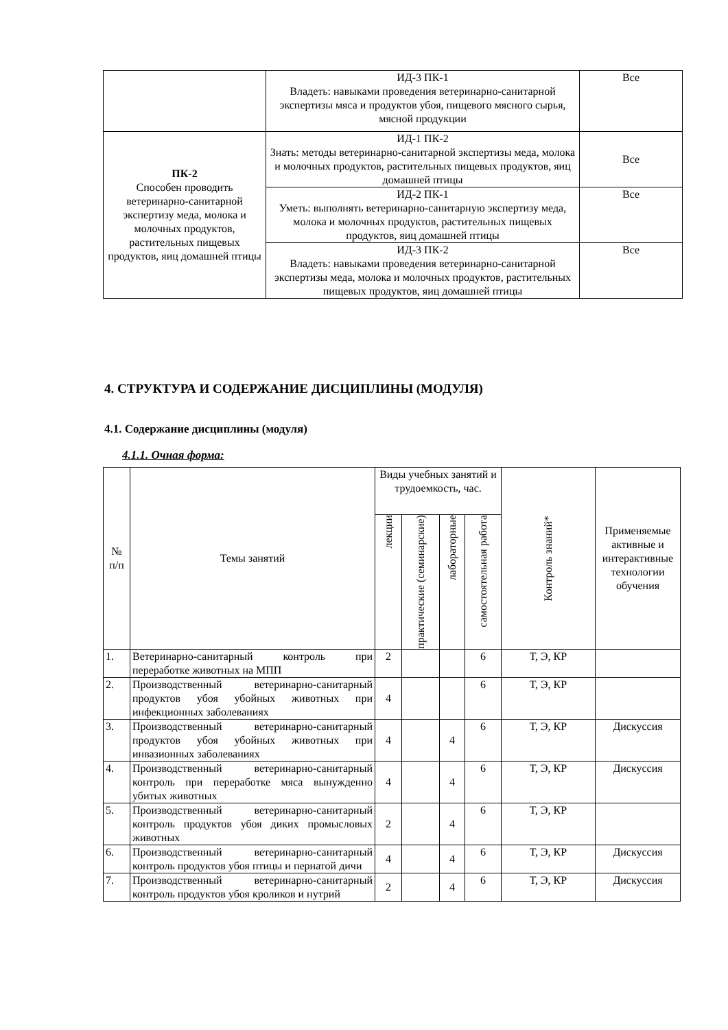| | ИД-3 ПК-1 Владеть: навыками проведения ветеринарно-санитарной экспертизы мяса и продуктов убоя, пищевого мясного сырья, мясной продукции | Все |
| ПК-2 Способен проводить ветеринарно-санитарной экспертизу меда, молока и молочных продуктов, растительных пищевых продуктов, яиц домашней птицы | ИД-1 ПК-2 Знать: методы ветеринарно-санитарной экспертизы меда, молока и молочных продуктов, растительных пищевых продуктов, яиц домашней птицы | Все |
| | ИД-2 ПК-1 Уметь: выполнять ветеринарно-санитарную экспертизу меда, молока и молочных продуктов, растительных пищевых продуктов, яиц домашней птицы | Все |
| | ИД-3 ПК-2 Владеть: навыками проведения ветеринарно-санитарной экспертизы меда, молока и молочных продуктов, растительных пищевых продуктов, яиц домашней птицы | Все |
4. СТРУКТУРА И СОДЕРЖАНИЕ ДИСЦИПЛИНЫ (МОДУЛЯ)
4.1. Содержание дисциплины (модуля)
4.1.1. Очная форма:
| № п/п | Темы занятий | Виды учебных занятий и трудоемкость, час. | | | | Контроль знаний* | Применяемые активные и интерактивные технологии обучения |
| --- | --- | --- | --- | --- | --- | --- | --- |
| | | лекции | практические (семинарские) | лабораторные | самостоятельная работа | | |
| 1. | Ветеринарно-санитарный контроль при переработке животных на МПП | 2 | | | 6 | Т, Э, КР | |
| 2. | Производственный ветеринарно-санитарный продуктов убоя убойных животных при инфекционных заболеваниях | 4 | | | 6 | Т, Э, КР | |
| 3. | Производственный ветеринарно-санитарный продуктов убоя убойных животных при инвазионных заболеваниях | 4 | | 4 | 6 | Т, Э, КР | Дискуссия |
| 4. | Производственный ветеринарно-санитарный контроль при переработке мяса вынужденно убитых животных | 4 | | 4 | 6 | Т, Э, КР | Дискуссия |
| 5. | Производственный ветеринарно-санитарный контроль продуктов убоя диких промысловых животных | 2 | | 4 | 6 | Т, Э, КР | |
| 6. | Производственный ветеринарно-санитарный контроль продуктов убоя птицы и пернатой дичи | 4 | | 4 | 6 | Т, Э, КР | Дискуссия |
| 7. | Производственный ветеринарно-санитарный контроль продуктов убоя кроликов и нутрий | 2 | | 4 | 6 | Т, Э, КР | Дискуссия |